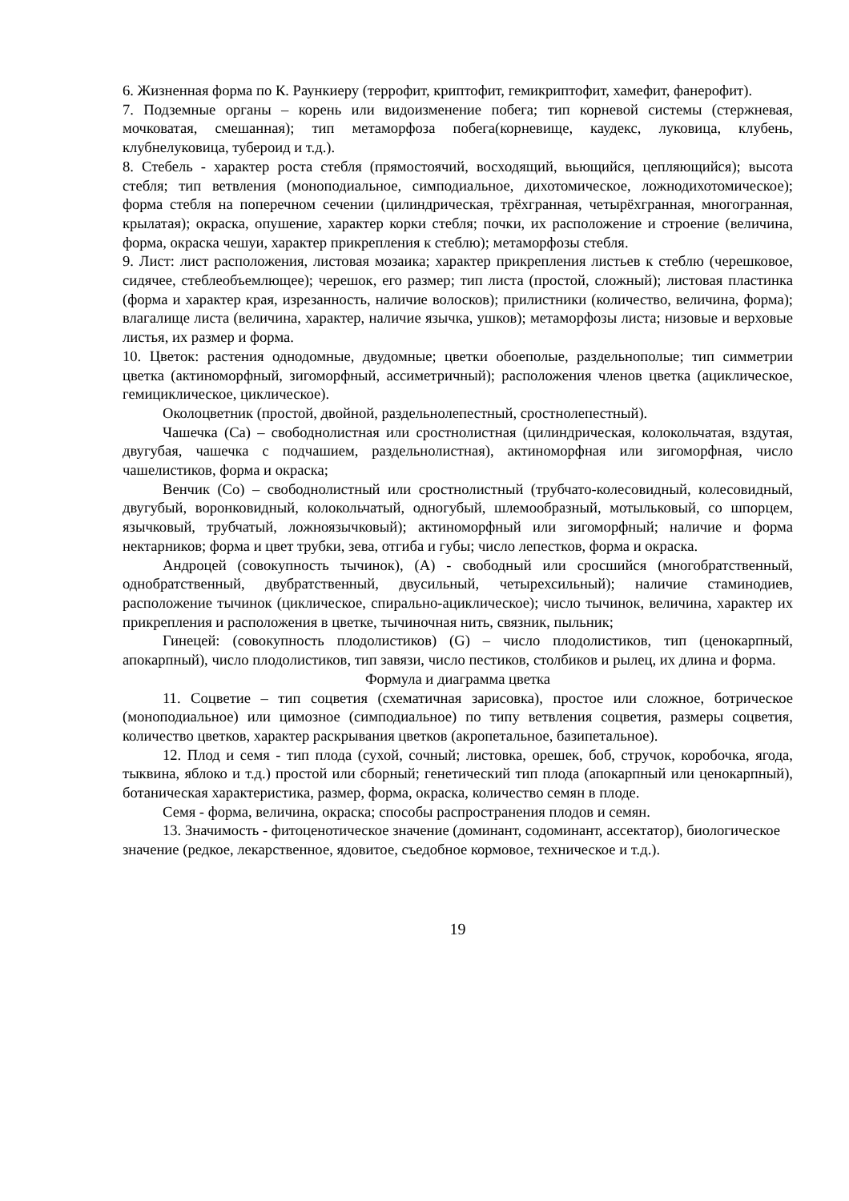6. Жизненная форма по К. Раункиеру (террофит, криптофит, гемикриптофит, хамефит, фанерофит).
7. Подземные органы – корень или видоизменение побега; тип корневой системы (стержневая, мочковатая, смешанная); тип метаморфоза побега(корневище, каудекс, луковица, клубень, клубнелуковица, тубероид и т.д.).
8. Стебель - характер роста стебля (прямостоячий, восходящий, вьющийся, цепляющийся); высота стебля; тип ветвления (моноподиальное, симподиальное, дихотомическое, ложнодихотомическое); форма стебля на поперечном сечении (цилиндрическая, трёхгранная, четырёхгранная, многогранная, крылатая); окраска, опушение, характер корки стебля; почки, их расположение и строение (величина, форма, окраска чешуи, характер прикрепления к стеблю); метаморфозы стебля.
9. Лист: лист расположения, листовая мозаика; характер прикрепления листьев к стеблю (черешковое, сидячее, стеблеобъемлющее); черешок, его размер; тип листа (простой, сложный); листовая пластинка (форма и характер края, изрезанность, наличие волосков); прилистники (количество, величина, форма); влагалище листа (величина, характер, наличие язычка, ушков); метаморфозы листа; низовые и верховые листья, их размер и форма.
10. Цветок: растения однодомные, двудомные; цветки обоеполые, раздельнополые; тип симметрии цветка (актиноморфный, зигоморфный, ассиметричный); расположения членов цветка (ациклическое, гемициклическое, циклическое).
Околоцветник (простой, двойной, раздельнолепестный, сростнолепестный).
Чашечка (Са) – свободнолистная или сростнолистная (цилиндрическая, колокольчатая, вздутая, двугубая, чашечка с подчашием, раздельнолистная), актиноморфная или зигоморфная, число чашелистиков, форма и окраска;
Венчик (Со) – свободнолистный или сростнолистный (трубчато-колесовидный, колесовидный, двугубый, воронковидный, колокольчатый, одногубый, шлемообразный, мотыльковый, со шпорцем, язычковый, трубчатый, ложноязычковый); актиноморфный или зигоморфный; наличие и форма нектарников; форма и цвет трубки, зева, отгиба и губы; число лепестков, форма и окраска.
Андроцей (совокупность тычинок), (А) - свободный или сросшийся (многобратственный, однобратственный, двубратственный, двусильный, четырехсильный); наличие стаминодиев, расположение тычинок (циклическое, спирально-ациклическое); число тычинок, величина, характер их прикрепления и расположения в цветке, тычиночная нить, связник, пыльник;
Гинецей: (совокупность плодолистиков) (G) – число плодолистиков, тип (ценокарпный, апокарпный), число плодолистиков, тип завязи, число пестиков, столбиков и рылец, их длина и форма.
Формула и диаграмма цветка
11. Соцветие – тип соцветия (схематичная зарисовка), простое или сложное, ботрическое (моноподиальное) или цимозное (симподиальное) по типу ветвления соцветия, размеры соцветия, количество цветков, характер раскрывания цветков (акропетальное, базипетальное).
12. Плод и семя - тип плода (сухой, сочный; листовка, орешек, боб, стручок, коробочка, ягода, тыквина, яблоко и т.д.) простой или сборный; генетический тип плода (апокарпный или ценокарпный), ботаническая характеристика, размер, форма, окраска, количество семян в плоде.
Семя - форма, величина, окраска; способы распространения плодов и семян.
13. Значимость - фитоценотическое значение (доминант, содоминант, ассектатор), биологическое значение (редкое, лекарственное, ядовитое, съедобное кормовое, техническое и т.д.).
19